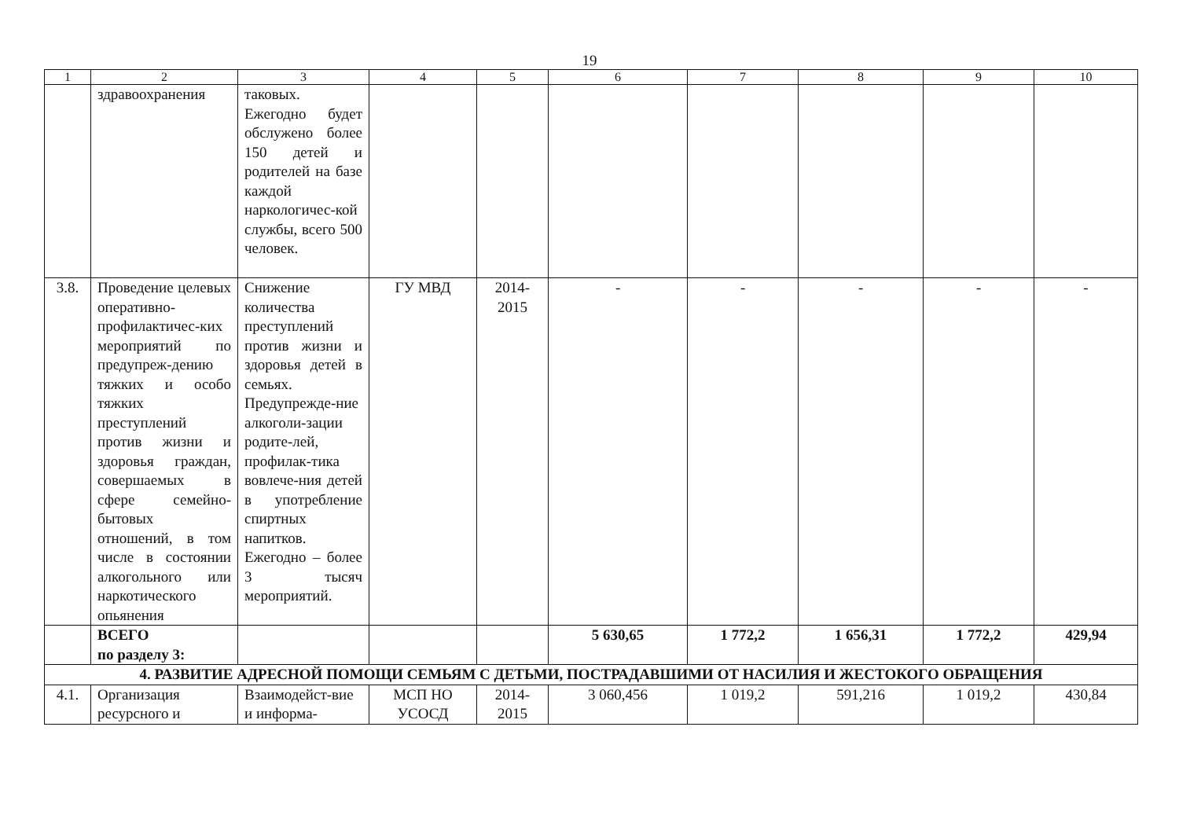19
| 1 | 2 | 3 | 4 | 5 | 6 | 7 | 8 | 9 | 10 |
| --- | --- | --- | --- | --- | --- | --- | --- | --- | --- |
| | здравоохранения | таковых. Ежегодно будет обслужено более 150 детей и родителей на базе каждой наркологичес-кой службы, всего 500 человек. | | | | | | | |
| 3.8. | Проведение целевых оперативно-профилактичес-ких мероприятий по предупреж-дению тяжких и особо тяжких преступлений против жизни и здоровья граждан, совершаемых в сфере семейно-бытовых отношений, в том числе в состоянии алкогольного или наркотического опьянения | Снижение количества преступлений против жизни и здоровья детей в семьях. Предупрежде-ние алкоголи-зации родите-лей, профилак-тика вовлече-ния детей в употребление спиртных напитков. Ежегодно – более 3 тысяч мероприятий. | ГУ МВД | 2014-2015 | - | - | - | - | - |
| | ВСЕГО по разделу 3: | | | | 5 630,65 | 1 772,2 | 1 656,31 | 1 772,2 | 429,94 |
| 4. РАЗВИТИЕ АДРЕСНОЙ ПОМОЩИ СЕМЬЯМ С ДЕТЬМИ, ПОСТРАДАВШИМИ ОТ НАСИЛИЯ И ЖЕСТОКОГО ОБРАЩЕНИЯ | | | | | | | | | |
| 4.1. | Организация ресурсного и | Взаимодейст-вие и информа- | МСП НО УСОСД | 2014-2015 | 3 060,456 | 1 019,2 | 591,216 | 1 019,2 | 430,84 |